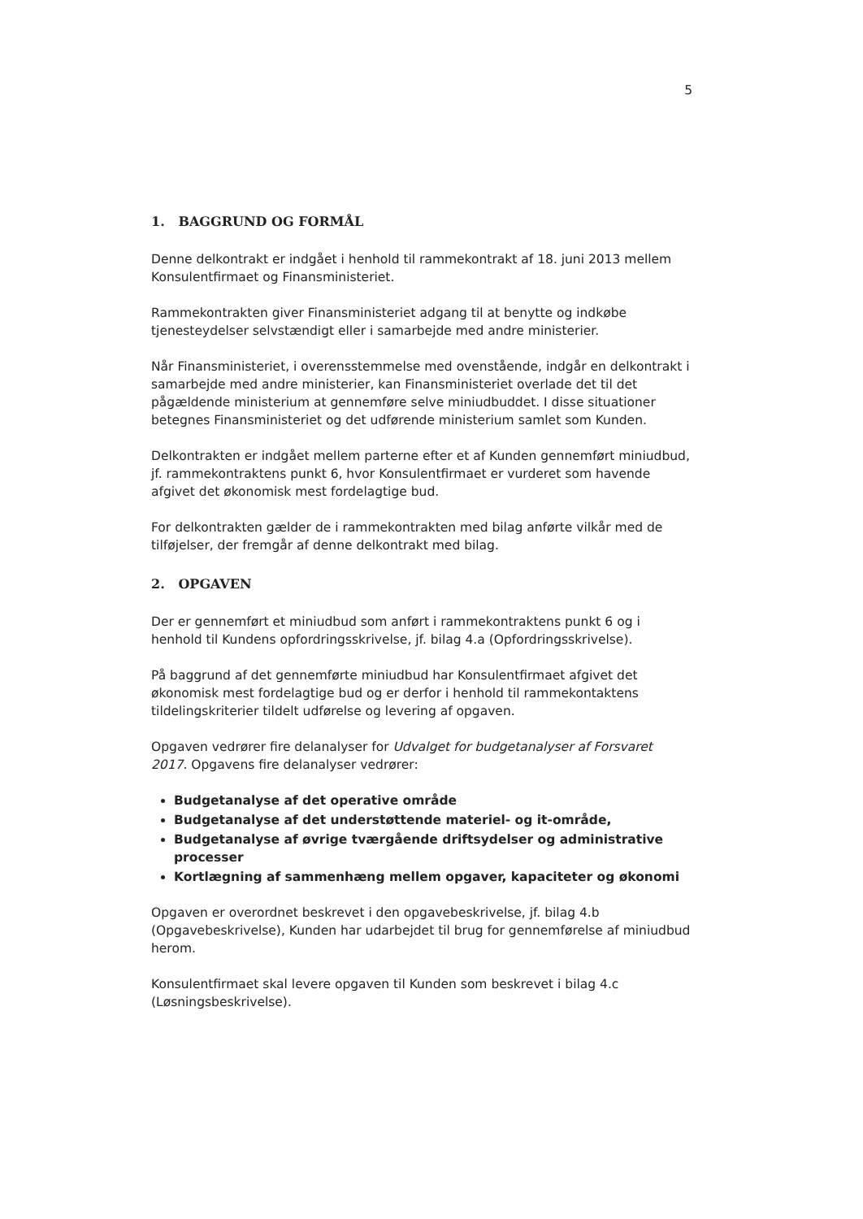5
1. BAGGRUND OG FORMÅL
Denne delkontrakt er indgået i henhold til rammekontrakt af 18. juni 2013 mellem Konsulentfirmaet og Finansministeriet.
Rammekontrakten giver Finansministeriet adgang til at benytte og indkøbe tjenesteydelser selvstændigt eller i samarbejde med andre ministerier.
Når Finansministeriet, i overensstemmelse med ovenstående, indgår en delkontrakt i samarbejde med andre ministerier, kan Finansministeriet overlade det til det pågældende ministerium at gennemføre selve miniudbuddet. I disse situationer betegnes Finansministeriet og det udførende ministerium samlet som Kunden.
Delkontrakten er indgået mellem parterne efter et af Kunden gennemført miniudbud, jf. rammekontraktens punkt 6, hvor Konsulentfirmaet er vurderet som havende afgivet det økonomisk mest fordelagtige bud.
For delkontrakten gælder de i rammekontrakten med bilag anførte vilkår med de tilføjelser, der fremgår af denne delkontrakt med bilag.
2. OPGAVEN
Der er gennemført et miniudbud som anført i rammekontraktens punkt 6 og i henhold til Kundens opfordringsskrivelse, jf. bilag 4.a (Opfordringsskrivelse).
På baggrund af det gennemførte miniudbud har Konsulentfirmaet afgivet det økonomisk mest fordelagtige bud og er derfor i henhold til rammekontaktens tildelingskriterier tildelt udførelse og levering af opgaven.
Opgaven vedrører fire delanalyser for Udvalget for budgetanalyser af Forsvaret 2017. Opgavens fire delanalyser vedrører:
Budgetanalyse af det operative område
Budgetanalyse af det understøttende materiel- og it-område,
Budgetanalyse af øvrige tværgående driftsydelser og administrative processer
Kortlægning af sammenhæng mellem opgaver, kapaciteter og økonomi
Opgaven er overordnet beskrevet i den opgavebeskrivelse, jf. bilag 4.b (Opgavebeskrivelse), Kunden har udarbejdet til brug for gennemførelse af miniudbud herom.
Konsulentfirmaet skal levere opgaven til Kunden som beskrevet i bilag 4.c (Løsningsbeskrivelse).